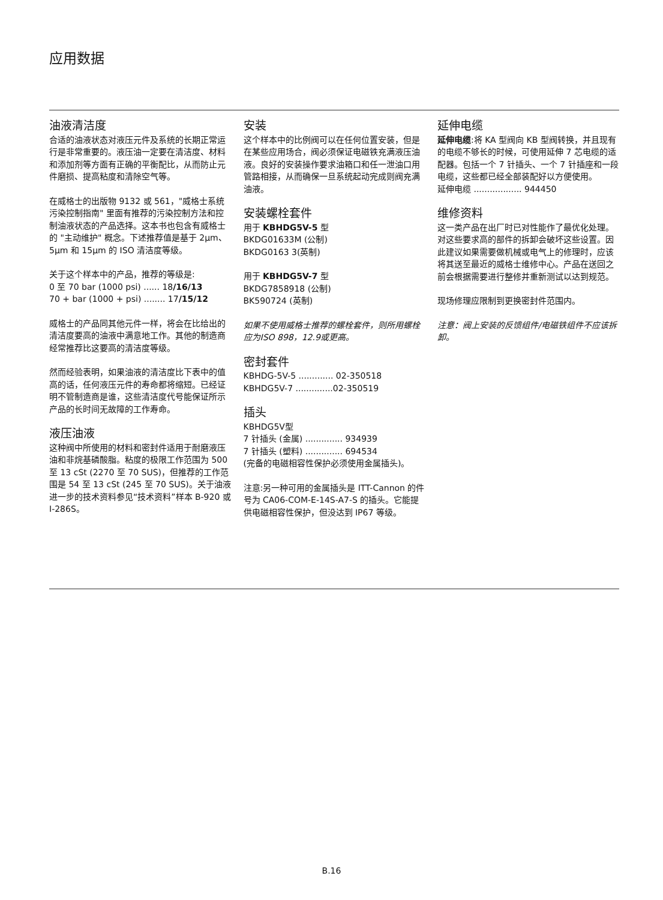应用数据
油液清洁度
合适的油液状态对液压元件及系统的长期正常运行是非常重要的。液压油一定要在清洁度、材料和添加剂等方面有正确的平衡配比，从而防止元件磨损、提高粘度和清除空气等。
在威格士的出版物 9132 或 561，"威格士系统污染控制指南" 里面有推荐的污染控制方法和控制油液状态的产品选择。这本书也包含有威格士的 "主动维护" 概念。下述推荐值是基于 2μm、5μm 和 15μm 的 ISO 清洁度等级。
关于这个样本中的产品，推荐的等级是:
0 至 70 bar (1000 psi) ...... 18/16/13
70 + bar (1000 + psi) ........ 17/15/12
威格士的产品同其他元件一样，将会在比给出的清洁度要高的油液中满意地工作。其他的制造商经常推荐比这要高的清洁度等级。
然而经验表明，如果油液的清洁度比下表中的值高的话，任何液压元件的寿命都将缩短。已经证明不管制造商是谁，这些清洁度代号能保证所示产品的长时间无故障的工作寿命。
液压油液
这种阀中所使用的材料和密封件适用于耐磨液压油和非烷基磷酸脂。粘度的极限工作范围为 500 至 13 cSt (2270 至 70 SUS)，但推荐的工作范围是 54 至 13 cSt (245 至 70 SUS)。关于油液进一步的技术资料参见“技术资料”样本 B-920 或 I-286S。
安装
这个样本中的比例阀可以在任何位置安装，但是在某些应用场合，阀必须保证电磁铁充满液压油液。良好的安装操作要求油箱口和任一泄油口用管路相接，从而确保一旦系统起动完成则阀充满油液。
安装螺栓套件
用于 KBHDG5V-5 型
BKDG01633M (公制)
BKDG0163 3(英制)
用于 KBHDG5V-7 型
BKDG7858918 (公制)
BK590724 (英制)
如果不使用威格士推荐的螺栓套件，则所用螺栓应为ISO 898，12.9或更高。
密封套件
KBHDG-5V-5 ............. 02-350518
KBHDG5V-7 ..............02-350519
插头
KBHDG5V型
7 针插头 (金属) .............. 934939
7 针插头 (塑料) .............. 694534
(完备的电磁相容性保护必须使用金属插头)。
注意:另一种可用的金属插头是 ITT-Cannon 的件号为 CA06-COM-E-14S-A7-S 的插头。它能提供电磁相容性保护，但没达到 IP67 等级。
延伸电缆
延伸电缆:将 KA 型阀向 KB 型阀转换，并且现有的电缆不够长的时候，可使用延伸 7 芯电缆的适配器。包括一个 7 针插头、一个 7 针插座和一段电缆，这些都已经全部装配好以方便使用。
延伸电缆 .................. 944450
维修资料
这一类产品在出厂时已对性能作了最优化处理。对这些要求高的部件的拆卸会破坏这些设置。因此建议如果需要做机械或电气上的修理时，应该将其送至最近的威格士维修中心。产品在送回之前会根据需要进行整修并重新测试以达到规范。
现场修理应限制到更换密封件范围内。
注意：阀上安装的反馈组件/电磁铁组件不应该拆卸。
B.16